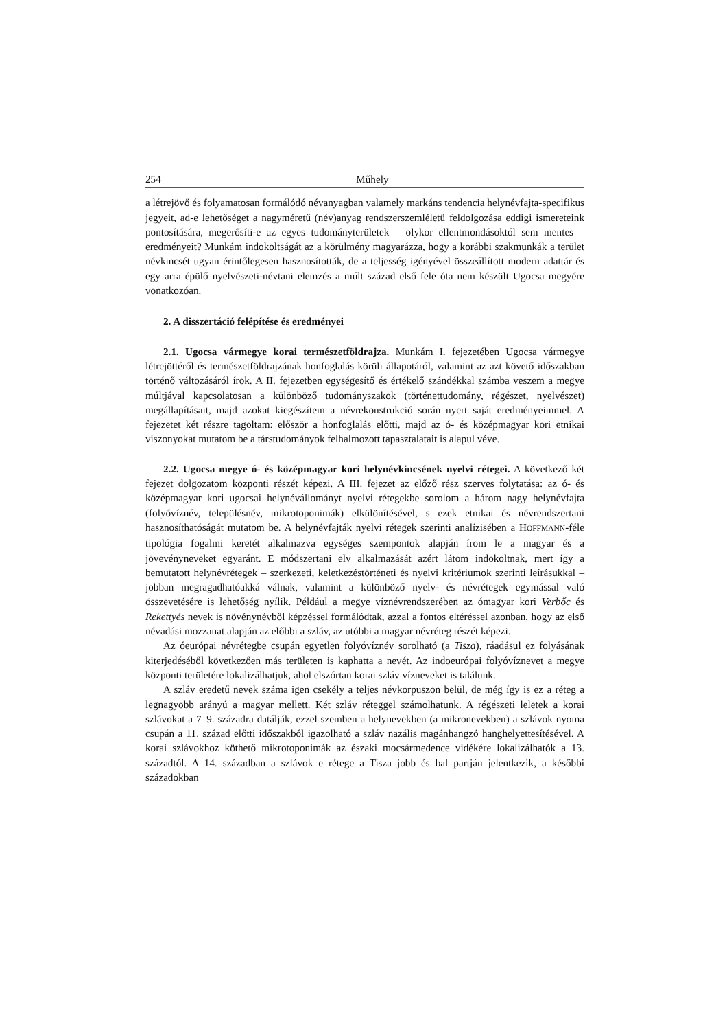254 Műhely
a létrejövő és folyamatosan formálódó névanyagban valamely markáns tendencia helynévfajta-specifikus jegyeit, ad-e lehetőséget a nagyméretű (név)anyag rendszerszemléletű feldolgozása eddigi ismereteink pontosítására, megerősíti-e az egyes tudományterületek – olykor ellentmondásoktól sem mentes – eredményeit? Munkám indokoltságát az a körülmény magyarázza, hogy a korábbi szakmunkák a terület névkincsét ugyan érintőlegesen hasznosították, de a teljesség igényével összeállított modern adattár és egy arra épülő nyelvészeti-névtani elemzés a múlt század első fele óta nem készült Ugocsa megyére vonatkozóan.
2. A disszertáció felépítése és eredményei
2.1. Ugocsa vármegye korai természetföldrajza. Munkám I. fejezetében Ugocsa vármegye létrejöttéről és természetföldrajzának honfoglalás körüli állapotáról, valamint az azt követő időszakban történő változásáról írok. A II. fejezetben egységesítő és értékelő szándékkal számba veszem a megye múltjával kapcsolatosan a különböző tudományszakok (történettudomány, régészet, nyelvészet) megállapításait, majd azokat kiegészítem a névrekonstrukció során nyert saját eredményeimmel. A fejezetet két részre tagoltam: először a honfoglalás előtti, majd az ó- és középmagyar kori etnikai viszonyokat mutatom be a társtudományok felhalmozott tapasztalatait is alapul véve.
2.2. Ugocsa megye ó- és középmagyar kori helynévkincsének nyelvi rétegei. A következő két fejezet dolgozatom központi részét képezi. A III. fejezet az előző rész szerves folytatása: az ó- és középmagyar kori ugocsai helynévállományt nyelvi rétegekbe sorolom a három nagy helynévfajta (folyóvíznév, településnév, mikrotoponimák) elkülönítésével, s ezek etnikai és névrendszertani hasznosíthatóságát mutatom be. A helynévfajták nyelvi rétegek szerinti analízisében a HOFFMANN-féle tipológia fogalmi keretét alkalmazva egységes szempontok alapján írom le a magyar és a jövevényneveket egyaránt. E módszertani elv alkalmazását azért látom indokoltnak, mert így a bemutatott helynévrétegek – szerkezeti, keletkezéstörténeti és nyelvi kritériumok szerinti leírásukkal – jobban megragadhatóakká válnak, valamint a különböző nyelv- és névrétegek egymással való összevetésére is lehetőség nyílik. Például a megye víznévrendszerében az ómagyar kori Verbőc és Rekettyés nevek is növénynévből képzéssel formálódtak, azzal a fontos eltéréssel azonban, hogy az első névadási mozzanat alapján az előbbi a szláv, az utóbbi a magyar névréteg részét képezi.
Az óeurópai névrétegbe csupán egyetlen folyóvíznév sorolható (a Tisza), ráadásul ez folyásának kiterjedéséből következően más területen is kaphatta a nevét. Az indoeurópai folyóvíznevet a megye központi területére lokalizálhatjuk, ahol elszórtan korai szláv vízneveket is találunk.
A szláv eredetű nevek száma igen csekély a teljes névkorpuszon belül, de még így is ez a réteg a legnagyobb arányú a magyar mellett. Két szláv réteggel számolhatunk. A régészeti leletek a korai szlávokat a 7–9. századra datálják, ezzel szemben a helynevekben (a mikronevekben) a szlávok nyoma csupán a 11. század előtti időszakból igazolható a szláv nazális magánhangzó hanghelyettesítésével. A korai szlávokhoz köthető mikrotoponimák az északi mocsármedence vidékére lokalizálhatók a 13. századtól. A 14. században a szlávok e rétege a Tisza jobb és bal partján jelentkezik, a későbbi századokban